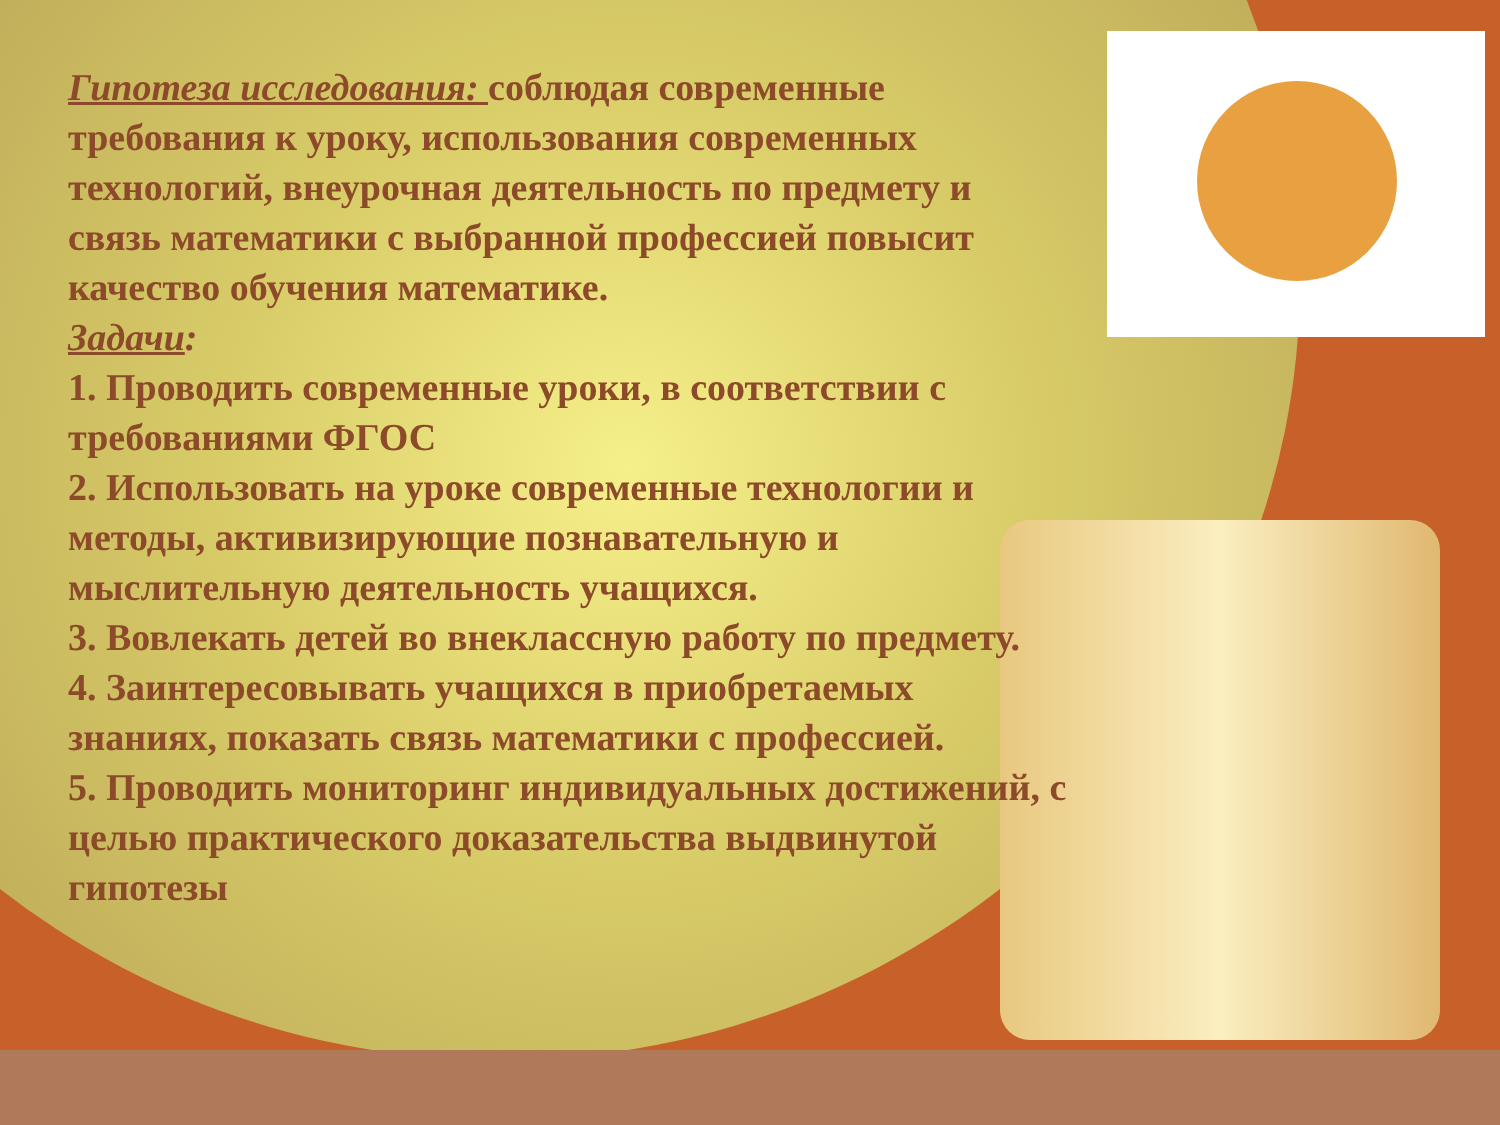Гипотеза исследования: соблюдая современные требования к уроку, использования современных технологий, внеурочная деятельность по предмету и связь математики с выбранной профессией повысит качество обучения математике.
Задачи:
1. Проводить современные уроки, в соответствии с требованиями ФГОС
2. Использовать на уроке современные технологии и методы, активизирующие познавательную и мыслительную деятельность учащихся.
3. Вовлекать детей во внеклассную работу по предмету.
4. Заинтересовывать учащихся в приобретаемых знаниях, показать связь математики с профессией.
5. Проводить мониторинг индивидуальных достижений, с целью практического доказательства выдвинутой гипотезы